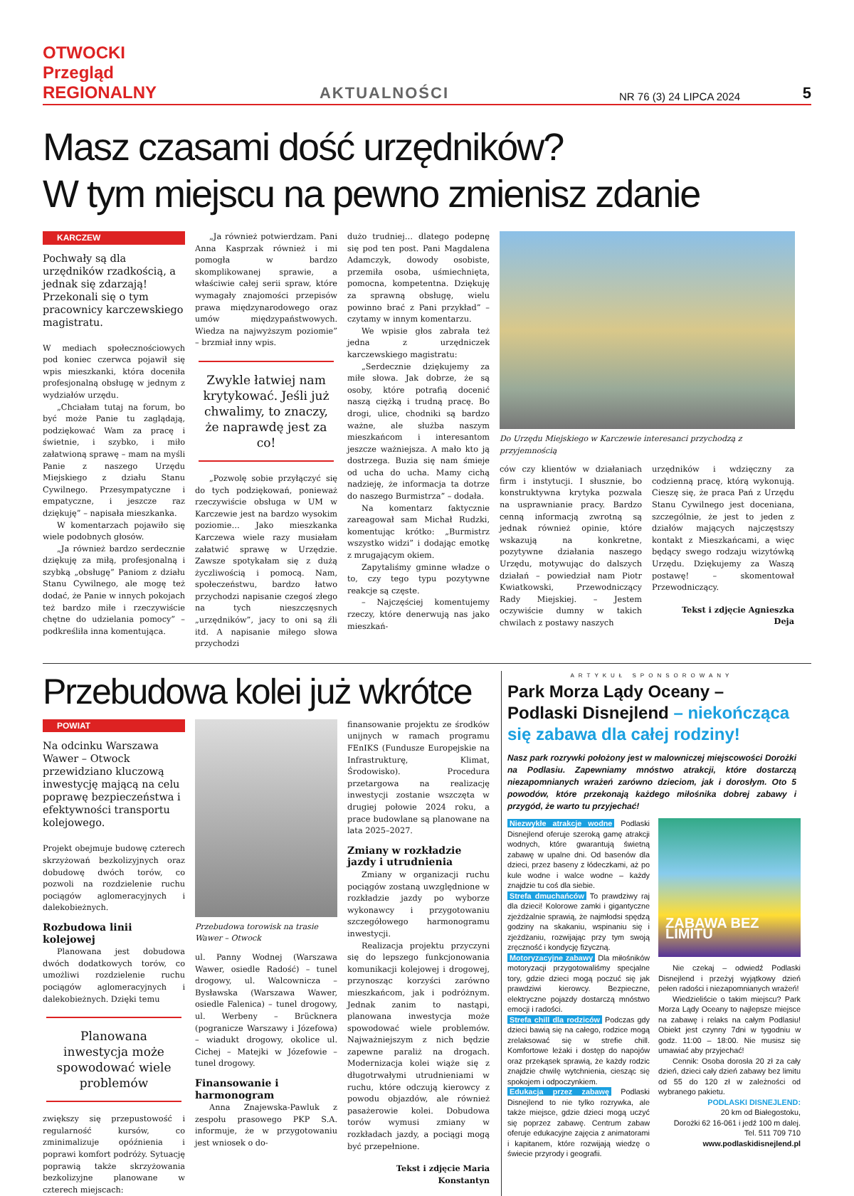OTWOCKI Przegląd REGIONALNY
AKTUALNOŚCI
NR 76 (3) 24 LIPCA 2024
5
Masz czasami dość urzędników?
W tym miejscu na pewno zmienisz zdanie
KARCZEW
Pochwały są dla urzędników rzadkością, a jednak się zdarzają! Przekonali się o tym pracownicy karczewskiego magistratu.
W mediach społecznościowych pod koniec czerwca pojawił się wpis mieszkanki, która doceniła profesjonalną obsługę w jednym z wydziałów urzędu.
„Chciałam tutaj na forum, bo być może Panie tu zaglądają, podziękować Wam za pracę i świetnie, i szybko, i miło załatwioną sprawę – mam na myśli Panie z naszego Urzędu Miejskiego z działu Stanu Cywilnego. Przesympatyczne i empatyczne, i jeszcze raz dziękuję” – napisała mieszkanka.
W komentarzach pojawiło się wiele podobnych głosów.
„Ja również bardzo serdecznie dziękuję za miłą, profesjonalną i szybką „obsługę” Paniom z działu Stanu Cywilnego, ale mogę też dodać, że Panie w innych pokojach też bardzo miłe i rzeczywiście chętne do udzielania pomocy” – podkreśliła inna komentująca.
„Ja również potwierdzam. Pani Anna Kasprzak również i mi pomogła w bardzo skomplikowanej sprawie, a właściwie całej serii spraw, które wymagały znajomości przepisów prawa międzynarodowego oraz umów międzypaństwowych. Wiedza na najwyższym poziomie” – brzmiał inny wpis.
Zwykle łatwiej nam krytykować. Jeśli już chwalimy, to znaczy, że naprawdę jest za co!
„Pozwolę sobie przyłączyć się do tych podziękowań, ponieważ rzeczywiście obsługa w UM w Karczewie jest na bardzo wysokim poziomie… Jako mieszkanka Karczewa wiele razy musiałam załatwić sprawę w Urzędzie. Zawsze spotykałam się z dużą życzliwością i pomocą. Nam, społeczeństwu, bardzo łatwo przychodzi napisanie czegoś złego na tych nieszczęsnych „urzędników”, jacy to oni są źli itd. A napisanie miłego słowa przychodzi
dużo trudniej… dlatego podepnę się pod ten post. Pani Magdalena Adamczyk, dowody osobiste, przemiła osoba, uśmiechnięta, pomocna, kompetentna. Dziękuję za sprawną obsługę, wielu powinno brać z Pani przykład” – czytamy w innym komentarzu.
We wpisie głos zabrała też jedna z urzędniczek karczewskiego magistratu:
„Serdecznie dziękujemy za miłe słowa. Jak dobrze, że są osoby, które potrafią docenić naszą ciężką i trudną pracę. Bo drogi, ulice, chodniki są bardzo ważne, ale służba naszym mieszkańcom i interesantom jeszcze ważniejsza. A mało kto ją dostrzega. Buzia się nam śmieje od ucha do ucha. Mamy cichą nadzieję, że informacja ta dotrze do naszego Burmistrza” – dodała.
Na komentarz faktycznie zareagował sam Michał Rudzki, komentując krótko: „Burmistrz wszystko widzi” i dodając emotkę z mrugającym okiem.
Zapytaliśmy gminne władze o to, czy tego typu pozytywne reakcje są częste.
– Najczęściej komentujemy rzeczy, które denerwują nas jako mieszkań-
Do Urzędu Miejskiego w Karczewie interesanci przychodzą z przyjemnością
ców czy klientów w działaniach firm i instytucji. I słusznie, bo konstruktywna krytyka pozwala na usprawnianie pracy. Bardzo cenną informacją zwrotną są jednak również opinie, które wskazują na konkretne, pozytywne działania naszego Urzędu, motywując do dalszych działań – powiedział nam Piotr Kwiatkowski, Przewodniczący Rady Miejskiej. – Jestem oczywiście dumny w takich chwilach z postawy naszych
urzędników i wdzięczny za codzienną pracę, którą wykonują. Cieszę się, że praca Pań z Urzędu Stanu Cywilnego jest doceniana, szczególnie, że jest to jeden z działów mających najczęstszy kontakt z Mieszkańcami, a więc będący swego rodzaju wizytówką Urzędu. Dziękujemy za Waszą postawę! – skomentował Przewodniczący.
Tekst i zdjęcie Agnieszka Deja
Przebudowa kolei już wkrótce
POWIAT
Na odcinku Warszawa Wawer – Otwock przewidziano kluczową inwestycję mającą na celu poprawę bezpieczeństwa i efektywności transportu kolejowego.
Projekt obejmuje budowę czterech skrzyżowań bezkolizyjnych oraz dobudowę dwóch torów, co pozwoli na rozdzielenie ruchu pociągów aglomeracyjnych i dalekobieżnych.
Rozbudowa linii kolejowej
Planowana jest dobudowa dwóch dodatkowych torów, co umożliwi rozdzielenie ruchu pociągów aglomeracyjnych i dalekobieżnych. Dzięki temu
Planowana inwestycja może spowodować wiele problemów
zwiększy się przepustowość i regularność kursów, co zminimalizuje opóźnienia i poprawi komfort podróży. Sytuację poprawią także skrzyżowania bezkolizyjne planowane w czterech miejscach:
Przebudowa torowisk na trasie Wawer – Otwock
ul. Panny Wodnej (Warszawa Wawer, osiedle Radość) – tunel drogowy, ul. Walcownicza – Bysławska (Warszawa Wawer, osiedle Falenica) – tunel drogowy, ul. Werbeny – Brücknera (pogranicze Warszawy i Józefowa) – wiadukt drogowy, okolice ul. Cichej – Matejki w Józefowie – tunel drogowy.
Finansowanie i harmonogram
Anna Znajewska-Pawluk z zespołu prasowego PKP S.A. informuje, że w przygotowaniu jest wniosek o do-
finansowanie projektu ze środków unijnych w ramach programu FEnIKS (Fundusze Europejskie na Infrastrukturę, Klimat, Środowisko). Procedura przetargowa na realizację inwestycji zostanie wszczęta w drugiej połowie 2024 roku, a prace budowlane są planowane na lata 2025–2027.
Zmiany w rozkładzie jazdy i utrudnienia
Zmiany w organizacji ruchu pociągów zostaną uwzględnione w rozkładzie jazdy po wyborze wykonawcy i przygotowaniu szczegółowego harmonogramu inwestycji.
Realizacja projektu przyczyni się do lepszego funkcjonowania komunikacji kolejowej i drogowej, przynosząc korzyści zarówno mieszkańcom, jak i podróżnym. Jednak zanim to nastąpi, planowana inwestycja może spowodować wiele problemów. Najważniejszym z nich będzie zapewne paraliż na drogach. Modernizacja kolei wiąże się z długotrwałymi utrudnieniami w ruchu, które odczują kierowcy z powodu objazdów, ale również pasażerowie kolei. Dobudowa torów wymusi zmiany w rozkładach jazdy, a pociągi mogą być przepełnione.
Tekst i zdjęcie Maria Konstantyn
ARTYKUŁ SPONSOROWANY
Park Morza Lądy Oceany – Podlaski Disnejlend – niekończąca się zabawa dla całej rodziny!
Nasz park rozrywki położony jest w malowniczej miejscowości Dorożki na Podlasiu. Zapewniamy mnóstwo atrakcji, które dostarczą niezapomnianych wrażeń zarówno dzieciom, jak i dorosłym. Oto 5 powodów, które przekonają każdego miłośnika dobrej zabawy i przygód, że warto tu przyjechać!
Niezwykłe atrakcje wodne Podlaski Disnejlend oferuje szeroką gamę atrakcji wodnych, które gwarantują świetną zabawę w upalne dni. Od basenów dla dzieci, przez baseny z łódeczkami, aż po kule wodne i walce wodne – każdy znajdzie tu coś dla siebie.
Strefa dmuchańców To prawdziwy raj dla dzieci! Kolorowe zamki i gigantyczne zjeżdżalnie sprawią, że najmłodsi spędzą godziny na skakaniu, wspinaniu się i zjeżdżaniu, rozwijając przy tym swoją zręczność i kondycję fizyczną.
Motoryzacyjne zabawy Dla miłośników motoryzacji przygotowaliśmy specjalne tory, gdzie dzieci mogą poczuć się jak prawdziwi kierowcy. Bezpieczne, elektryczne pojazdy dostarczą mnóstwo emocji i radości.
Strefa chill dla rodziców Podczas gdy dzieci bawią się na całego, rodzice mogą zrelaksować się w strefie chill. Komfortowe leżaki i dostęp do napojów oraz przekąsek sprawią, że każdy rodzic znajdzie chwilę wytchnienia, ciesząc się spokojem i odpoczynkiem.
Edukacja przez zabawę Podlaski Disnejlend to nie tylko rozrywka, ale także miejsce, gdzie dzieci mogą uczyć się poprzez zabawę. Centrum zabaw oferuje edukacyjne zajęcia z animatorami i kapitanem, które rozwijają wiedzę o świecie przyrody i geografii.
ZABAWA BEZ LIMITU
Nie czekaj – odwiedź Podlaski Disnejlend i przeżyj wyjątkowy dzień pełen radości i niezapomnianych wrażeń!
Wiedzieliście o takim miejscu? Park Morza Lądy Oceany to najlepsze miejsce na zabawę i relaks na całym Podlasiu! Obiekt jest czynny 7dni w tygodniu w godz. 11:00 – 18:00. Nie musisz się umawiać aby przyjechać!
Cennik: Osoba dorosła 20 zł za cały dzień, dzieci cały dzień zabawy bez limitu od 55 do 120 zł w zależności od wybranego pakietu.
PODLASKI DISNEJLEND:
20 km od Białegostoku,
Dorożki 62 16-061 i jedź 100 m dalej.
Tel. 511 709 710
www.podlaskidisnejlend.pl